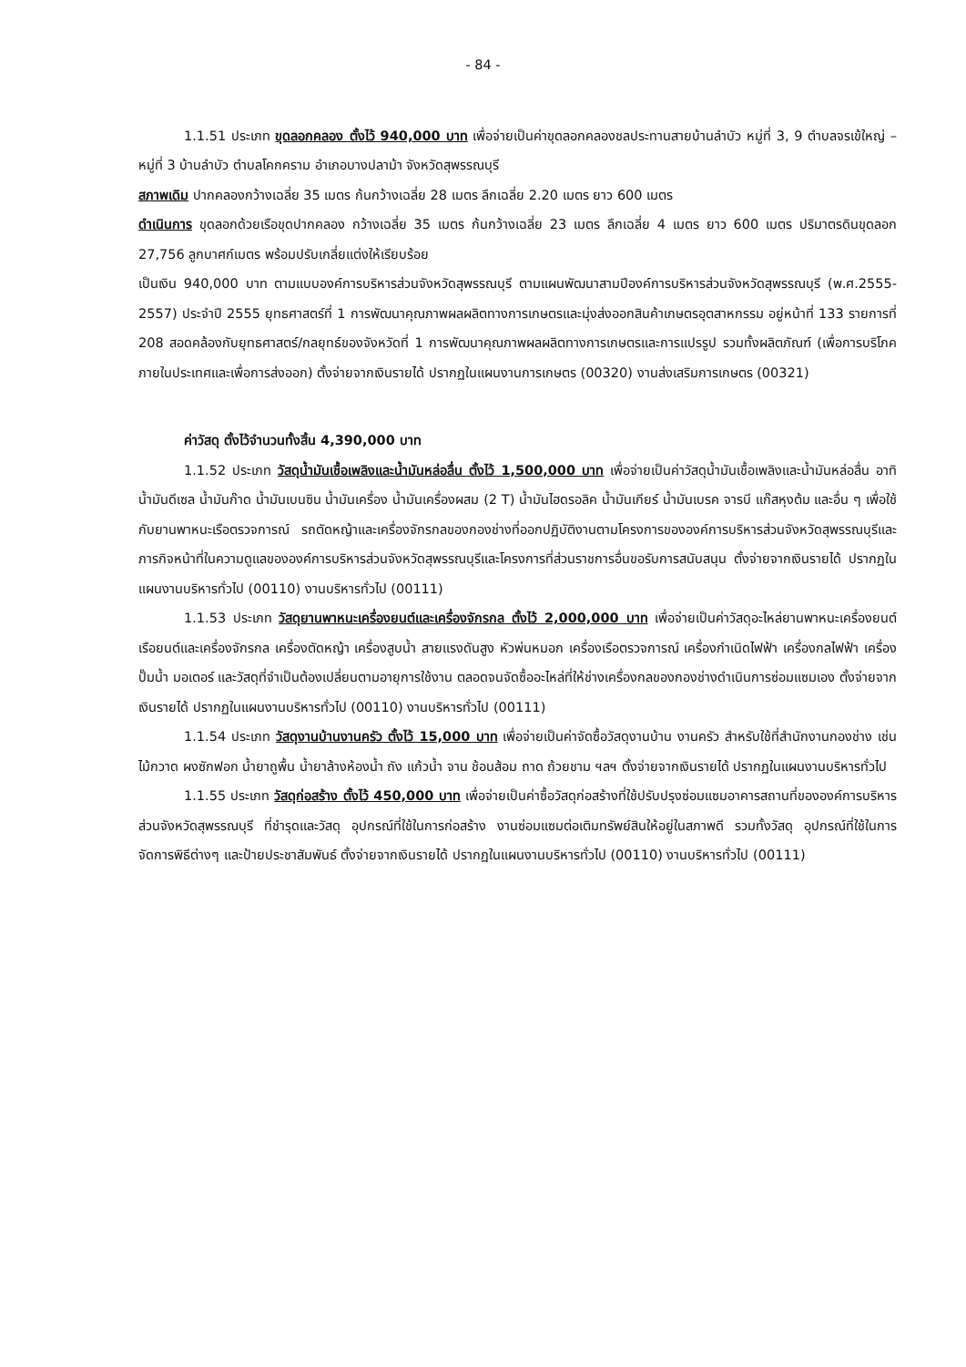- 84 -
1.1.51 ประเภท ขุดลอกคลอง ตั้งไว้ 940,000 บาท เพื่อจ่ายเป็นค่าขุดลอกคลองชลประทานสายบ้านลำบัว หมู่ที่ 3, 9 ตำบลจรเข้ใหญ่ – หมู่ที่ 3 บ้านลำบัว ตำบลโคกคราม อำเภอบางปลาม้า จังหวัดสุพรรณบุรี
สภาพเดิม ปากคลองกว้างเฉลี่ย 35 เมตร ก้นกว้างเฉลี่ย 28 เมตร ลึกเฉลี่ย 2.20 เมตร ยาว 600 เมตร
ดำเนินการ ขุดลอกด้วยเรือขุดปากคลอง กว้างเฉลี่ย 35 เมตร ก้นกว้างเฉลี่ย 23 เมตร ลึกเฉลี่ย 4 เมตร ยาว 600 เมตร ปริมาตรดินขุดลอก 27,756 ลูกบาศก์เมตร พร้อมปรับเกลี่ยแต่งให้เรียบร้อย
เป็นเงิน 940,000 บาท ตามแบบองค์การบริหารส่วนจังหวัดสุพรรณบุรี ตามแผนพัฒนาสามปีองค์การบริหารส่วนจังหวัดสุพรรณบุรี (พ.ศ.2555-2557) ประจำปี 2555 ยุทธศาสตร์ที่ 1 การพัฒนาคุณภาพผลผลิตทางการเกษตรและมุ่งส่งออกสินค้าเกษตรอุตสาหกรรม อยู่หน้าที่ 133 รายการที่ 208 สอดคล้องกับยุทธศาสตร์/กลยุทธ์ของจังหวัดที่ 1 การพัฒนาคุณภาพผลผลิตทางการเกษตรและการแปรรูป รวมทั้งผลิตภัณฑ์ (เพื่อการบริโภคภายในประเทศและเพื่อการส่งออก) ตั้งจ่ายจากเงินรายได้ ปรากฏในแผนงานการเกษตร (00320) งานส่งเสริมการเกษตร (00321)
ค่าวัสดุ ตั้งไว้จำนวนทั้งสิ้น 4,390,000 บาท
1.1.52 ประเภท วัสดุน้ำมันเชื้อเพลิงและน้ำมันหล่อลื่น ตั้งไว้ 1,500,000 บาท เพื่อจ่ายเป็นค่าวัสดุน้ำมันเชื้อเพลิงและน้ำมันหล่อลื่น อาทิ น้ำมันดีเซล น้ำมันก๊าด น้ำมันเบนซิน น้ำมันเครื่อง น้ำมันเครื่องผสม (2 T) น้ำมันไฮดรอลิค น้ำมันเกียร์ น้ำมันเบรค จารบี แก๊สหุงต้ม และอื่น ๆ เพื่อใช้กับยานพาหนะเรือตรวจการณ์ รถตัดหญ้าและเครื่องจักรกลของกองช่างที่ออกปฏิบัติงานตามโครงการขององค์การบริหารส่วนจังหวัดสุพรรณบุรีและภารกิจหน้าที่ในความดูแลขององค์การบริหารส่วนจังหวัดสุพรรณบุรีและโครงการที่ส่วนราชการอื่นขอรับการสนับสนุน ตั้งจ่ายจากเงินรายได้ ปรากฏในแผนงานบริหารทั่วไป (00110) งานบริหารทั่วไป (00111)
1.1.53 ประเภท วัสดุยานพาหนะเครื่องยนต์และเครื่องจักรกล ตั้งไว้ 2,000,000 บาท เพื่อจ่ายเป็นค่าวัสดุอะไหล่ยานพาหนะเครื่องยนต์ เรือยนต์และเครื่องจักรกล เครื่องตัดหญ้า เครื่องสูบน้ำ สายแรงดันสูง หัวพ่นหมอก เครื่องเรือตรวจการณ์ เครื่องกำเนิดไฟฟ้า เครื่องกลไฟฟ้า เครื่องปั๊มน้ำ มอเตอร์ และวัสดุที่จำเป็นต้องเปลี่ยนตามอายุการใช้งาน ตลอดจนจัดซื้ออะไหล่ที่ให้ช่างเครื่องกลของกองช่างดำเนินการซ่อมแซมเอง ตั้งจ่ายจากเงินรายได้ ปรากฏในแผนงานบริหารทั่วไป (00110) งานบริหารทั่วไป (00111)
1.1.54 ประเภท วัสดุงานบ้านงานครัว ตั้งไว้ 15,000 บาท เพื่อจ่ายเป็นค่าจัดซื้อวัสดุงานบ้าน งานครัว สำหรับใช้ที่สำนักงานกองช่าง เช่น ไม้กวาด ผงซักฟอก น้ำยาถูพื้น น้ำยาล้างห้องน้ำ ถัง แก้วน้ำ จาน ช้อนส้อม ถาด ถ้วยชาม ฯลฯ ตั้งจ่ายจากเงินรายได้ ปรากฏในแผนงานบริหารทั่วไป
1.1.55 ประเภท วัสดุก่อสร้าง ตั้งไว้ 450,000 บาท เพื่อจ่ายเป็นค่าซื้อวัสดุก่อสร้างที่ใช้ปรับปรุงซ่อมแซมอาคารสถานที่ขององค์การบริหารส่วนจังหวัดสุพรรณบุรี ที่ชำรุดและวัสดุ อุปกรณ์ที่ใช้ในการก่อสร้าง งานซ่อมแซมต่อเติมทรัพย์สินให้อยู่ในสภาพดี รวมทั้งวัสดุ อุปกรณ์ที่ใช้ในการจัดการพิธีต่างๆ และป้ายประชาสัมพันธ์ ตั้งจ่ายจากเงินรายได้ ปรากฏในแผนงานบริหารทั่วไป (00110) งานบริหารทั่วไป (00111)